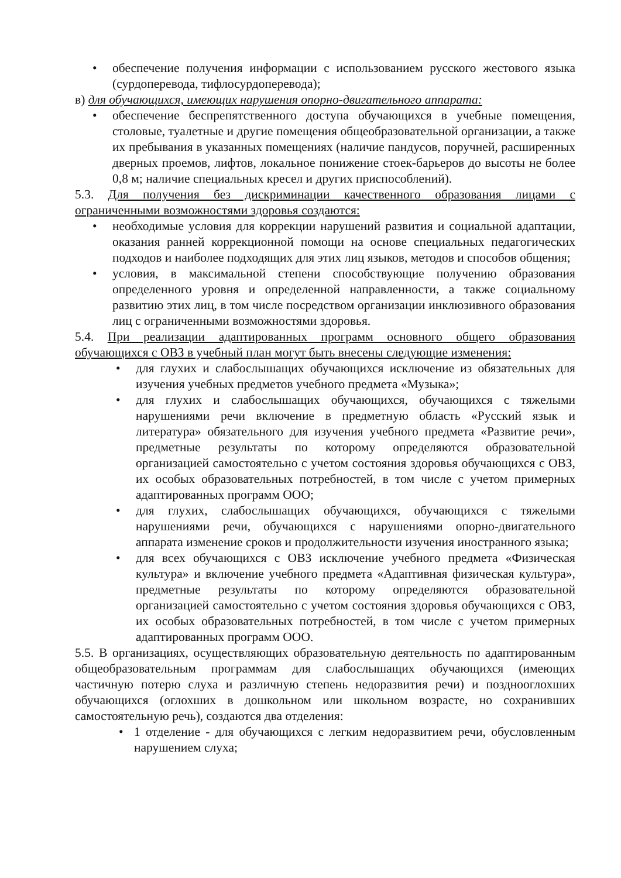• обеспечение получения информации с использованием русского жестового языка (сурдоперевода, тифлосурдоперевода);
в) для обучающихся, имеющих нарушения опорно-двигательного аппарата:
• обеспечение беспрепятственного доступа обучающихся в учебные помещения, столовые, туалетные и другие помещения общеобразовательной организации, а также их пребывания в указанных помещениях (наличие пандусов, поручней, расширенных дверных проемов, лифтов, локальное понижение стоек-барьеров до высоты не более 0,8 м; наличие специальных кресел и других приспособлений).
5.3. Для получения без дискриминации качественного образования лицами с ограниченными возможностями здоровья создаются:
• необходимые условия для коррекции нарушений развития и социальной адаптации, оказания ранней коррекционной помощи на основе специальных педагогических подходов и наиболее подходящих для этих лиц языков, методов и способов общения;
• условия, в максимальной степени способствующие получению образования определенного уровня и определенной направленности, а также социальному развитию этих лиц, в том числе посредством организации инклюзивного образования лиц с ограниченными возможностями здоровья.
5.4. При реализации адаптированных программ основного общего образования обучающихся с ОВЗ в учебный план могут быть внесены следующие изменения:
• для глухих и слабослышащих обучающихся исключение из обязательных для изучения учебных предметов учебного предмета «Музыка»;
• для глухих и слабослышащих обучающихся, обучающихся с тяжелыми нарушениями речи включение в предметную область «Русский язык и литература» обязательного для изучения учебного предмета «Развитие речи», предметные результаты по которому определяются образовательной организацией самостоятельно с учетом состояния здоровья обучающихся с ОВЗ, их особых образовательных потребностей, в том числе с учетом примерных адаптированных программ ООО;
• для глухих, слабослышащих обучающихся, обучающихся с тяжелыми нарушениями речи, обучающихся с нарушениями опорно-двигательного аппарата изменение сроков и продолжительности изучения иностранного языка;
• для всех обучающихся с ОВЗ исключение учебного предмета «Физическая культура» и включение учебного предмета «Адаптивная физическая культура», предметные результаты по которому определяются образовательной организацией самостоятельно с учетом состояния здоровья обучающихся с ОВЗ, их особых образовательных потребностей, в том числе с учетом примерных адаптированных программ ООО.
5.5. В организациях, осуществляющих образовательную деятельность по адаптированным общеобразовательным программам для слабослышащих обучающихся (имеющих частичную потерю слуха и различную степень недоразвития речи) и позднооглохших обучающихся (оглохших в дошкольном или школьном возрасте, но сохранивших самостоятельную речь), создаются два отделения:
• 1 отделение - для обучающихся с легким недоразвитием речи, обусловленным нарушением слуха;